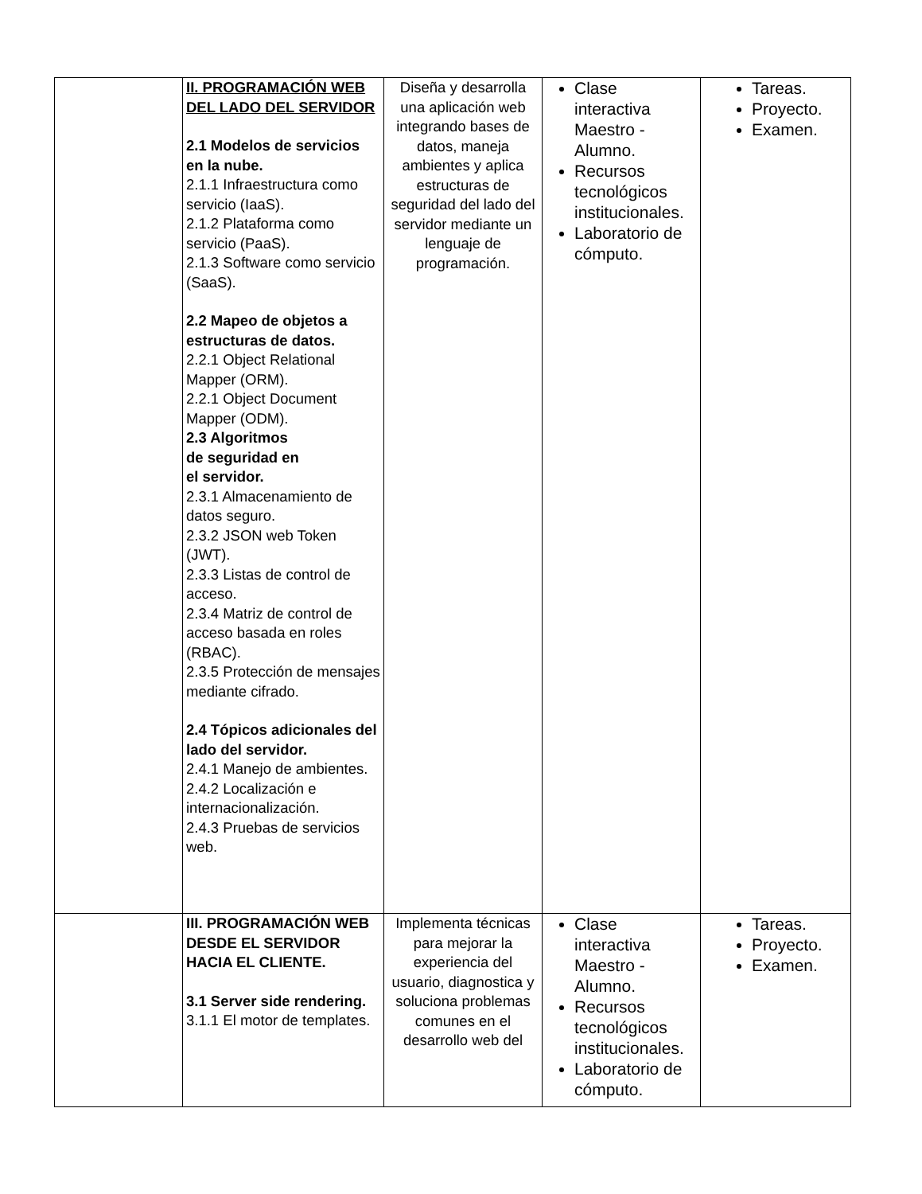| | II. PROGRAMACIÓN WEB DEL LADO DEL SERVIDOR 2.1 Modelos de servicios en la nube. 2.1.1 Infraestructura como servicio (IaaS). 2.1.2 Plataforma como servicio (PaaS). 2.1.3 Software como servicio (SaaS). 2.2 Mapeo de objetos a estructuras de datos. 2.2.1 Object Relational Mapper (ORM). 2.2.1 Object Document Mapper (ODM). 2.3 Algoritmos de seguridad en el servidor. 2.3.1 Almacenamiento de datos seguro. 2.3.2 JSON web Token (JWT). 2.3.3 Listas de control de acceso. 2.3.4 Matriz de control de acceso basada en roles (RBAC). 2.3.5 Protección de mensajes mediante cifrado. 2.4 Tópicos adicionales del lado del servidor. 2.4.1 Manejo de ambientes. 2.4.2 Localización e internacionalización. 2.4.3 Pruebas de servicios web. | Diseña y desarrolla una aplicación web integrando bases de datos, maneja ambientes y aplica estructuras de seguridad del lado del servidor mediante un lenguaje de programación. | Clase interactiva Maestro - Alumno. Recursos tecnológicos institucionales. Laboratorio de cómputo. | Tareas. Proyecto. Examen. |
| | III. PROGRAMACIÓN WEB DESDE EL SERVIDOR HACIA EL CLIENTE. 3.1 Server side rendering. 3.1.1 El motor de templates. | Implementa técnicas para mejorar la experiencia del usuario, diagnostica y soluciona problemas comunes en el desarrollo web del | Clase interactiva Maestro - Alumno. Recursos tecnológicos institucionales. Laboratorio de cómputo. | Tareas. Proyecto. Examen. |